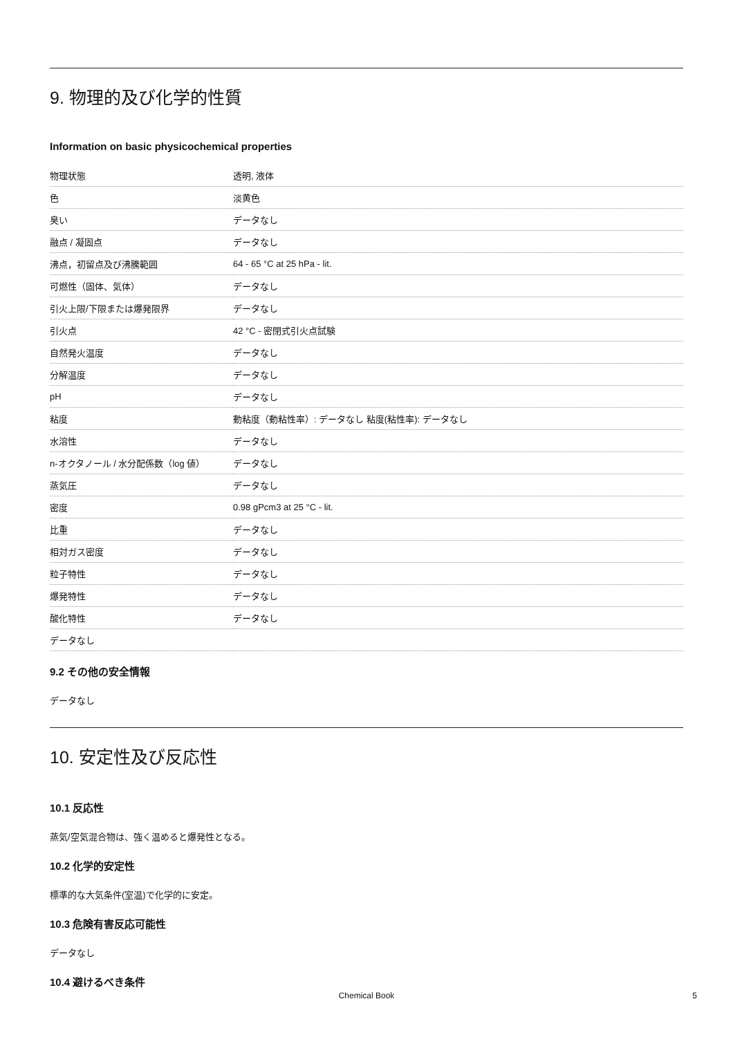9. 物理的及び化学的性質
Information on basic physicochemical properties
| 物理状態 | 透明, 液体 |
| 色 | 淡黄色 |
| 臭い | データなし |
| 融点 / 凝固点 | データなし |
| 沸点，初留点及び沸騰範囲 | 64 - 65 °C at 25 hPa - lit. |
| 可燃性（固体、気体） | データなし |
| 引火上限/下限または爆発限界 | データなし |
| 引火点 | 42 °C - 密閉式引火点試験 |
| 自然発火温度 | データなし |
| 分解温度 | データなし |
| pH | データなし |
| 粘度 | 動粘度（動粘性率）: データなし 粘度(粘性率): データなし |
| 水溶性 | データなし |
| n-オクタノール / 水分配係数（log 値） | データなし |
| 蒸気圧 | データなし |
| 密度 | 0.98 gPcm3 at 25 °C - lit. |
| 比重 | データなし |
| 相対ガス密度 | データなし |
| 粒子特性 | データなし |
| 爆発特性 | データなし |
| 酸化特性 | データなし |
| データなし | |
9.2 その他の安全情報
データなし
10. 安定性及び反応性
10.1 反応性
蒸気/空気混合物は、強く温めると爆発性となる。
10.2 化学的安定性
標準的な大気条件(室温)で化学的に安定。
10.3 危険有害反応可能性
データなし
10.4 避けるべき条件
Chemical Book 5